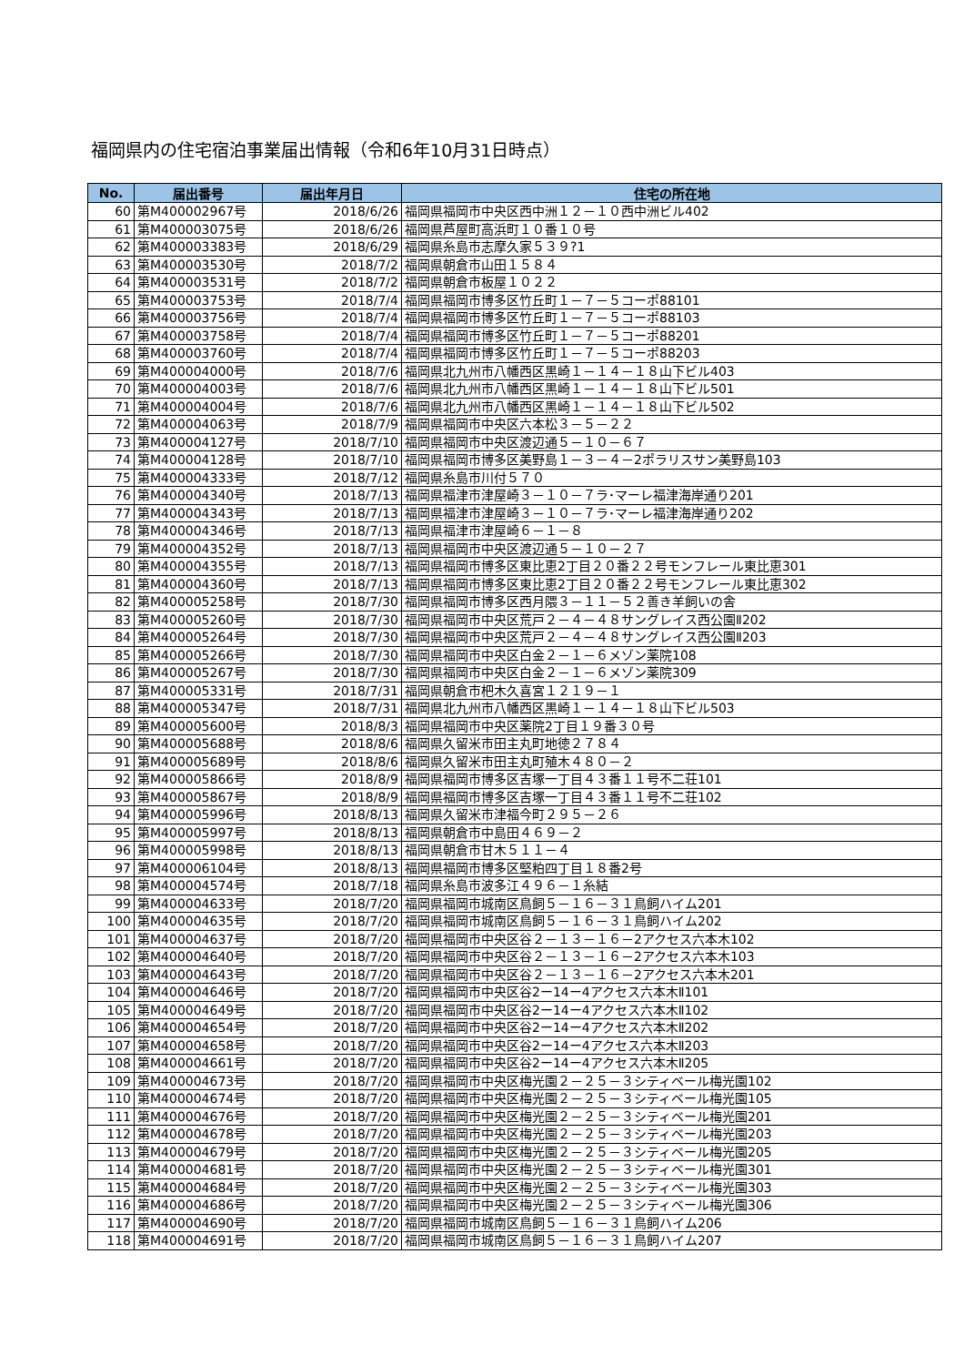福岡県内の住宅宿泊事業届出情報（令和6年10月31日時点）
| No. | 届出番号 | 届出年月日 | 住宅の所在地 |
| --- | --- | --- | --- |
| 60 | 第M400002967号 | 2018/6/26 | 福岡県福岡市中央区西中洲１２－１０西中洲ビル402 |
| 61 | 第M400003075号 | 2018/6/26 | 福岡県芦屋町高浜町１０番１０号 |
| 62 | 第M400003383号 | 2018/6/29 | 福岡県糸島市志摩久家５３９?1 |
| 63 | 第M400003530号 | 2018/7/2 | 福岡県朝倉市山田１５８４ |
| 64 | 第M400003531号 | 2018/7/2 | 福岡県朝倉市板屋１０２２ |
| 65 | 第M400003753号 | 2018/7/4 | 福岡県福岡市博多区竹丘町１－７－５コーポ88101 |
| 66 | 第M400003756号 | 2018/7/4 | 福岡県福岡市博多区竹丘町１－７－５コーポ88103 |
| 67 | 第M400003758号 | 2018/7/4 | 福岡県福岡市博多区竹丘町１－７－５コーポ88201 |
| 68 | 第M400003760号 | 2018/7/4 | 福岡県福岡市博多区竹丘町１－７－５コーポ88203 |
| 69 | 第M400004000号 | 2018/7/6 | 福岡県北九州市八幡西区黒崎１－１４－１８山下ビル403 |
| 70 | 第M400004003号 | 2018/7/6 | 福岡県北九州市八幡西区黒崎１－１４－１８山下ビル501 |
| 71 | 第M400004004号 | 2018/7/6 | 福岡県北九州市八幡西区黒崎１－１４－１８山下ビル502 |
| 72 | 第M400004063号 | 2018/7/9 | 福岡県福岡市中央区六本松３－５－２２ |
| 73 | 第M400004127号 | 2018/7/10 | 福岡県福岡市中央区渡辺通５－１０－６７ |
| 74 | 第M400004128号 | 2018/7/10 | 福岡県福岡市博多区美野島１－３－４－2ポラリスサン美野島103 |
| 75 | 第M400004333号 | 2018/7/12 | 福岡県糸島市川付５７０ |
| 76 | 第M400004340号 | 2018/7/13 | 福岡県福津市津屋崎３－１０－７ラ･マーレ福津海岸通り201 |
| 77 | 第M400004343号 | 2018/7/13 | 福岡県福津市津屋崎３－１０－７ラ･マーレ福津海岸通り202 |
| 78 | 第M400004346号 | 2018/7/13 | 福岡県福津市津屋崎６－１－８ |
| 79 | 第M400004352号 | 2018/7/13 | 福岡県福岡市中央区渡辺通５－１０－２７ |
| 80 | 第M400004355号 | 2018/7/13 | 福岡県福岡市博多区東比恵2丁目２０番２２号モンフレール東比恵301 |
| 81 | 第M400004360号 | 2018/7/13 | 福岡県福岡市博多区東比恵2丁目２０番２２号モンフレール東比恵302 |
| 82 | 第M400005258号 | 2018/7/30 | 福岡県福岡市博多区西月隈３－１１－５２善き羊飼いの舎 |
| 83 | 第M400005260号 | 2018/7/30 | 福岡県福岡市中央区荒戸２－４－４８サングレイス西公園Ⅱ202 |
| 84 | 第M400005264号 | 2018/7/30 | 福岡県福岡市中央区荒戸２－４－４８サングレイス西公園Ⅱ203 |
| 85 | 第M400005266号 | 2018/7/30 | 福岡県福岡市中央区白金２－１－６メゾン薬院108 |
| 86 | 第M400005267号 | 2018/7/30 | 福岡県福岡市中央区白金２－１－６メゾン薬院309 |
| 87 | 第M400005331号 | 2018/7/31 | 福岡県朝倉市杷木久喜宮１２１９－１ |
| 88 | 第M400005347号 | 2018/7/31 | 福岡県北九州市八幡西区黒崎１－１４－１８山下ビル503 |
| 89 | 第M400005600号 | 2018/8/3 | 福岡県福岡市中央区薬院2丁目１９番３０号 |
| 90 | 第M400005688号 | 2018/8/6 | 福岡県久留米市田主丸町地徳２７８４ |
| 91 | 第M400005689号 | 2018/8/6 | 福岡県久留米市田主丸町殖木４８０－２ |
| 92 | 第M400005866号 | 2018/8/9 | 福岡県福岡市博多区吉塚一丁目４３番１１号不二荘101 |
| 93 | 第M400005867号 | 2018/8/9 | 福岡県福岡市博多区吉塚一丁目４３番１１号不二荘102 |
| 94 | 第M400005996号 | 2018/8/13 | 福岡県久留米市津福今町２９５－２６ |
| 95 | 第M400005997号 | 2018/8/13 | 福岡県朝倉市中島田４６９－２ |
| 96 | 第M400005998号 | 2018/8/13 | 福岡県朝倉市甘木５１１－４ |
| 97 | 第M400006104号 | 2018/8/13 | 福岡県福岡市博多区堅粕四丁目１８番2号 |
| 98 | 第M400004574号 | 2018/7/18 | 福岡県糸島市波多江４９６－１糸結 |
| 99 | 第M400004633号 | 2018/7/20 | 福岡県福岡市城南区鳥飼５－１６－３１鳥飼ハイム201 |
| 100 | 第M400004635号 | 2018/7/20 | 福岡県福岡市城南区鳥飼５－１６－３１鳥飼ハイム202 |
| 101 | 第M400004637号 | 2018/7/20 | 福岡県福岡市中央区谷２－１３－１６－2アクセス六本木102 |
| 102 | 第M400004640号 | 2018/7/20 | 福岡県福岡市中央区谷２－１３－１６－2アクセス六本木103 |
| 103 | 第M400004643号 | 2018/7/20 | 福岡県福岡市中央区谷２－１３－１６－2アクセス六本木201 |
| 104 | 第M400004646号 | 2018/7/20 | 福岡県福岡市中央区谷2ー14ー4アクセス六本木Ⅱ101 |
| 105 | 第M400004649号 | 2018/7/20 | 福岡県福岡市中央区谷2ー14ー4アクセス六本木Ⅱ102 |
| 106 | 第M400004654号 | 2018/7/20 | 福岡県福岡市中央区谷2ー14ー4アクセス六本木Ⅱ202 |
| 107 | 第M400004658号 | 2018/7/20 | 福岡県福岡市中央区谷2ー14ー4アクセス六本木Ⅱ203 |
| 108 | 第M400004661号 | 2018/7/20 | 福岡県福岡市中央区谷2ー14ー4アクセス六本木Ⅱ205 |
| 109 | 第M400004673号 | 2018/7/20 | 福岡県福岡市中央区梅光園２－２５－３シティベール梅光園102 |
| 110 | 第M400004674号 | 2018/7/20 | 福岡県福岡市中央区梅光園２－２５－３シティベール梅光園105 |
| 111 | 第M400004676号 | 2018/7/20 | 福岡県福岡市中央区梅光園２－２５－３シティベール梅光園201 |
| 112 | 第M400004678号 | 2018/7/20 | 福岡県福岡市中央区梅光園２－２５－３シティベール梅光園203 |
| 113 | 第M400004679号 | 2018/7/20 | 福岡県福岡市中央区梅光園２－２５－３シティベール梅光園205 |
| 114 | 第M400004681号 | 2018/7/20 | 福岡県福岡市中央区梅光園２－２５－３シティベール梅光園301 |
| 115 | 第M400004684号 | 2018/7/20 | 福岡県福岡市中央区梅光園２－２５－３シティベール梅光園303 |
| 116 | 第M400004686号 | 2018/7/20 | 福岡県福岡市中央区梅光園２－２５－３シティベール梅光園306 |
| 117 | 第M400004690号 | 2018/7/20 | 福岡県福岡市城南区鳥飼５－１６－３１鳥飼ハイム206 |
| 118 | 第M400004691号 | 2018/7/20 | 福岡県福岡市城南区鳥飼５－１６－３１鳥飼ハイム207 |